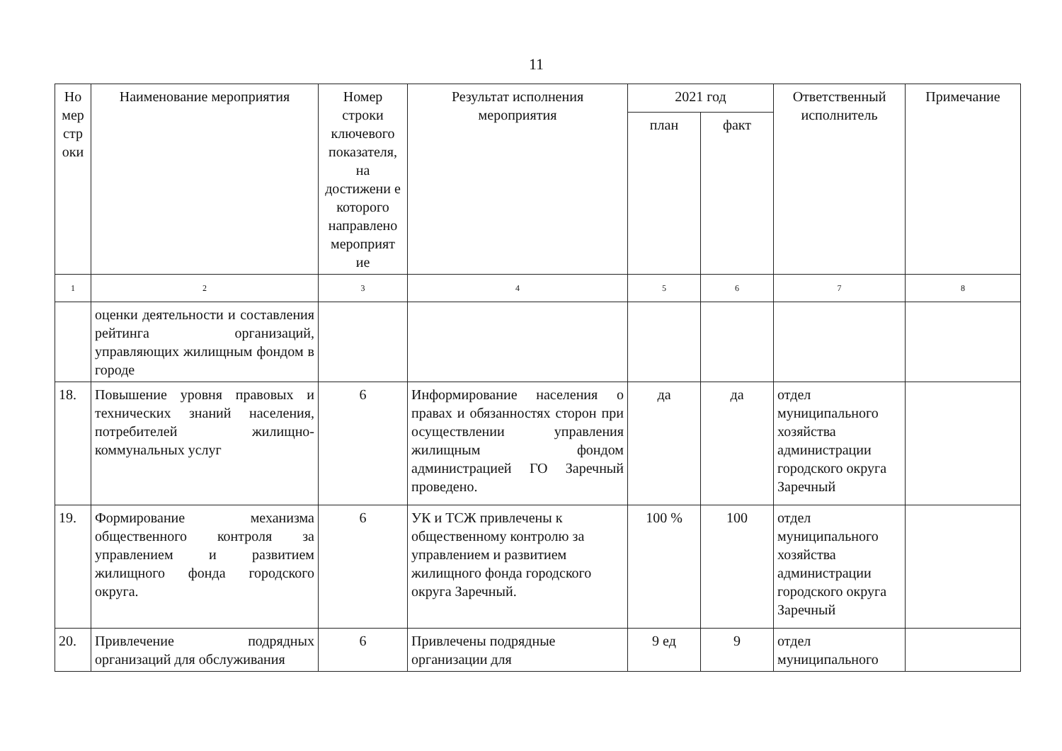11
| Но мер стр оки | Наименование мероприятия | Номер строки ключевого показателя, на достижени е которого направлено мероприят ие | Результат исполнения мероприятия | 2021 год | | Ответственный исполнитель | Примечание |
| --- | --- | --- | --- | --- | --- | --- | --- |
| | | | | план | факт | | |
| 1 | 2 | 3 | 4 | 5 | 6 | 7 | 8 |
| | оценки деятельности и составления рейтинга организаций, управляющих жилищным фондом в городе | | | | | | |
| 18. | Повышение уровня правовых и технических знаний населения, потребителей жилищно-коммунальных услуг | 6 | Информирование населения о правах и обязанностях сторон при осуществлении управления жилищным фондом администрацией ГО Заречный проведено. | да | да | отдел муниципального хозяйства администрации городского округа Заречный | |
| 19. | Формирование механизма общественного контроля за управлением и развитием жилищного фонда городского округа. | 6 | УК и ТСЖ привлечены к общественному контролю за управлением и развитием жилищного фонда городского округа Заречный. | 100 % | 100 | отдел муниципального хозяйства администрации городского округа Заречный | |
| 20. | Привлечение подрядных организаций для обслуживания | 6 | Привлечены подрядные организации для | 9 ед | 9 | отдел муниципального | |